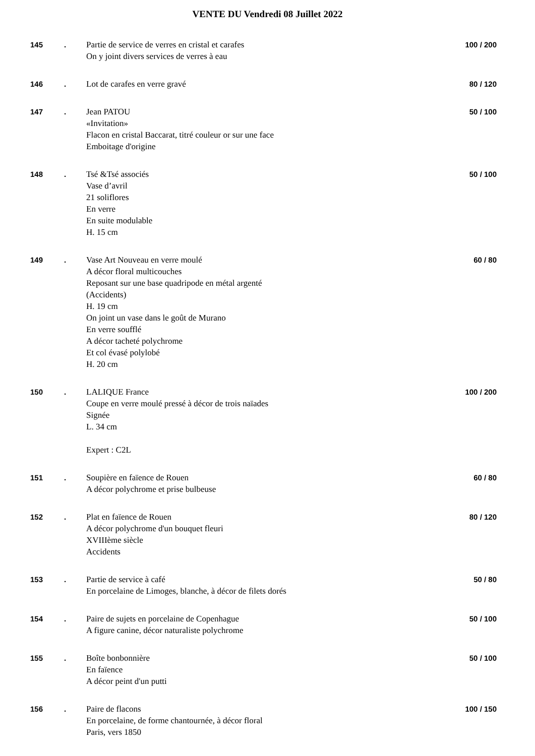VENTE DU Vendredi 08 Juillet 2022
| 145 | . | Partie de service de verres en cristal et carafes On y joint divers services de verres à eau | 100 / 200 |
| 146 | . | Lot de carafes en verre gravé | 80 / 120 |
| 147 | . | Jean PATOU «Invitation» Flacon en cristal Baccarat, titré couleur or sur une face Emboitage d'origine | 50 / 100 |
| 148 | . | Tsé &Tsé associés Vase d’avril 21 soliflores En verre En suite modulable H. 15 cm | 50 / 100 |
| 149 | . | Vase Art Nouveau en verre moulé A décor floral multicouches Reposant sur une base quadripode en métal argenté (Accidents) H. 19 cm On joint un vase dans le goût de Murano En verre soufflé A décor tacheté polychrome Et col évasé polylobé H. 20 cm | 60 / 80 |
| 150 | . | LALIQUE France Coupe en verre moulé pressé à décor de trois naïades Signée L. 34 cm Expert : C2L | 100 / 200 |
| 151 | . | Soupière en faïence de Rouen A décor polychrome et prise bulbeuse | 60 / 80 |
| 152 | . | Plat en faïence de Rouen A décor polychrome d'un bouquet fleuri XVIIIème siècle Accidents | 80 / 120 |
| 153 | . | Partie de service à café En porcelaine de Limoges, blanche, à décor de filets dorés | 50 / 80 |
| 154 | . | Paire de sujets en porcelaine de Copenhague A figure canine, décor naturaliste polychrome | 50 / 100 |
| 155 | . | Boîte bonbonnière En faïence A décor peint d'un putti | 50 / 100 |
| 156 | . | Paire de flacons En porcelaine, de forme chantournée, à décor floral Paris, vers 1850 | 100 / 150 |